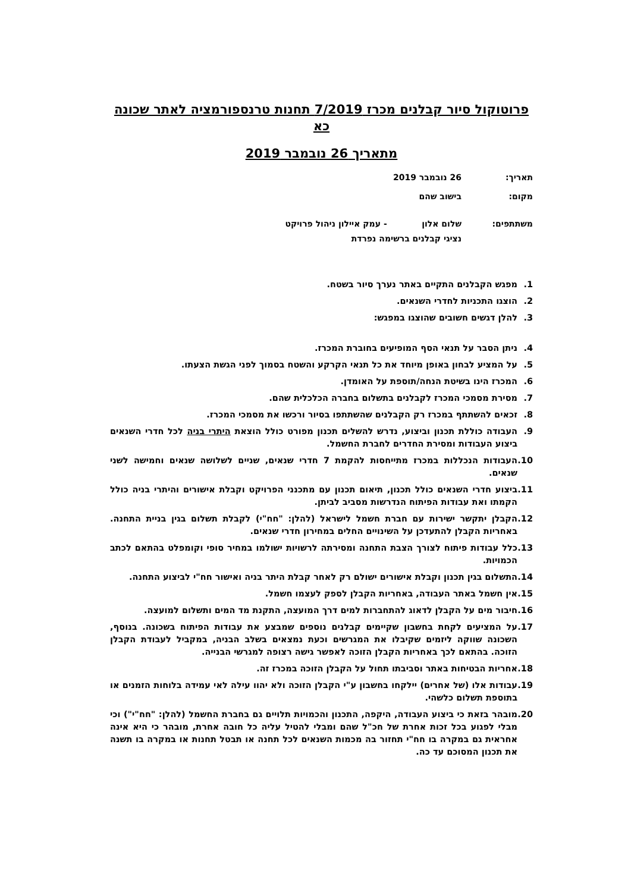פרוטוקול סיור קבלנים מכרז 7/2019 תחנות טרנספורמציה לאתר שכונה כא
מתאריך 26 נובמבר 2019
תאריך: 26 נובמבר 2019
מקום: בישוב שהם
משתתפים: שלום אלון - עמק איילון ניהול פרויקט
נציגי קבלנים ברשימה נפרדת
1. מפגש הקבלנים התקיים באתר נערך סיור בשטח.
2. הוצגו התכניות לחדרי השנאים.
3. להלן דגשים חשובים שהוצגו במפגש:
4. ניתן הסבר על תנאי הסף המופיעים בחוברת המכרז.
5. על המציע לבחון באופן מיוחד את כל תנאי הקרקע והשטח בסמוך לפני הגשת הצעתו.
6. המכרז הינו בשיטת הנחה/תוספת על האומדן.
7. מסירת מסמכי המכרז לקבלנים בתשלום בחברה הכלכלית שהם.
8. זכאים להשתתף במכרז רק הקבלנים שהשתתפו בסיור ורכשו את מסמכי המכרז.
9. העבודה כוללת תכנון וביצוע, נדרש להשלים תכנון מפורט כולל הוצאת היתרי בניה לכל חדרי השנאים ביצוע העבודות ומסירת החדרים לחברת החשמל.
10. העבודות הנכללות במכרז מתייחסות להקמת 7 חדרי שנאים, שניים לשלושה שנאים וחמישה לשני שנאים.
11. ביצוע חדרי השנאים כולל תכנון, תיאום תכנון עם מתכנני הפרויקט וקבלת אישורים והיתרי בניה כולל הקמתו ואת עבודות הפיתוח הנדרשות מסביב לביתן.
12. הקבלן יתקשר ישירות עם חברת חשמל לישראל (להלן: "חח"י) לקבלת תשלום בגין בניית התחנה. באחריות הקבלן להתעדכן על השינויים החלים במחירון חדרי שנאים.
13. כלל עבודות פיתוח לצורך הצבת התחנה ומסירתה לרשויות ישולמו במחיר סופי וקומפלט בהתאם לכתב הכמויות.
14. התשלום בגין תכנון וקבלת אישורים ישולם רק לאחר קבלת היתר בניה ואישור חח"י לביצוע התחנה.
15. אין חשמל באתר העבודה, באחריות הקבלן לספק לעצמו חשמל.
16. חיבור מים על הקבלן לדאוג להתחברות למים דרך המועצה, התקנת מד המים ותשלום למועצה.
17. על המציעים לקחת בחשבון שקיימים קבלנים נוספים שמבצע את עבודות הפיתוח בשכונה. בנוסף, השכונה שווקה ליזמים שקיבלו את המגרשים וכעת נמצאים בשלב הבניה, במקביל לעבודת הקבלן הזוכה. בהתאם לכך באחריות הקבלן הזוכה לאפשר גישה רצופה למגרשי הבנייה.
18. אחריות הבטיחות באתר וסביבתו תחול על הקבלן הזוכה במכרז זה.
19. עבודות אלו (של אחרים) יילקחו בחשבון ע"י הקבלן הזוכה ולא יהוו עילה לאי עמידה בלוחות הזמנים או בתוספת תשלום כלשהי.
20. מובהר בזאת כי ביצוע העבודה, היקפה, התכנון והכמויות תלויים גם בחברת החשמל (להלן: "חח"י") וכי מבלי לפגוע בכל זכות אחרת של חכ"ל שהם ומבלי להטיל עליה כל חובה אחרת, מובהר כי היא אינה אחראית גם במקרה בו חח"י תחזור בה מכמות השנאים לכל תחנה או תבטל תחנות או במקרה בו תשנה את תכנון המסוכם עד כה.